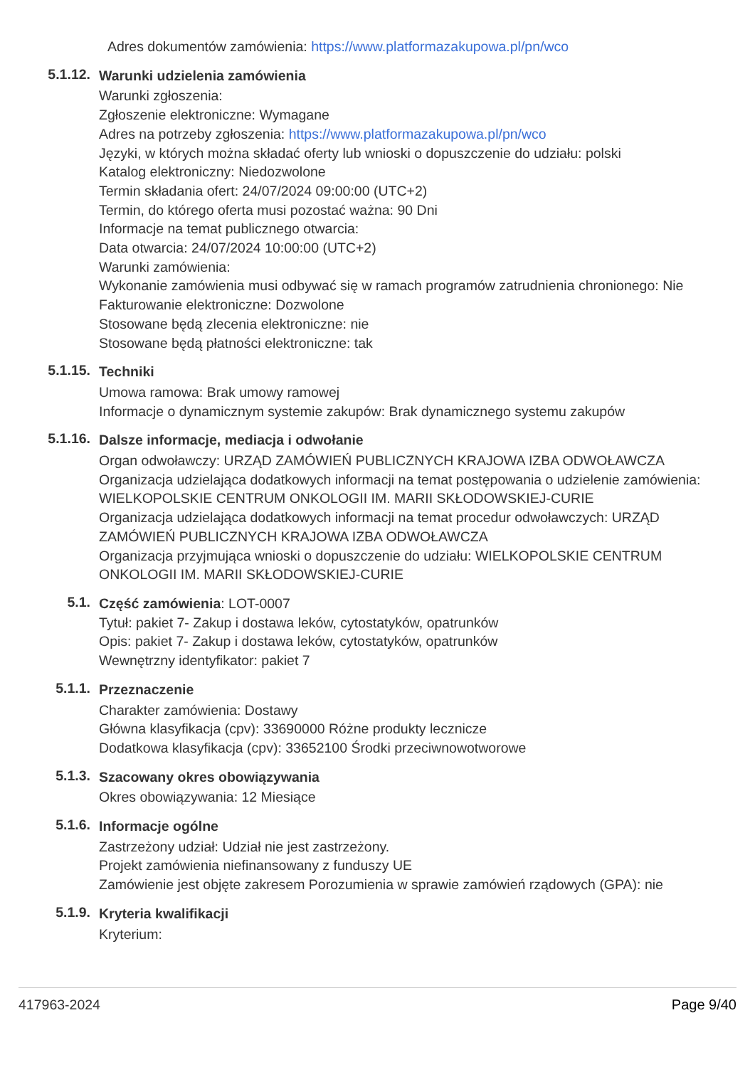Adres dokumentów zamówienia: https://www.platformazakupowa.pl/pn/wco
5.1.12.
Warunki udzielenia zamówienia
Warunki zgłoszenia:
Zgłoszenie elektroniczne: Wymagane
Adres na potrzeby zgłoszenia: https://www.platformazakupowa.pl/pn/wco
Języki, w których można składać oferty lub wnioski o dopuszczenie do udziału: polski
Katalog elektroniczny: Niedozwolone
Termin składania ofert: 24/07/2024 09:00:00 (UTC+2)
Termin, do którego oferta musi pozostać ważna: 90 Dni
Informacje na temat publicznego otwarcia:
Data otwarcia: 24/07/2024 10:00:00 (UTC+2)
Warunki zamówienia:
Wykonanie zamówienia musi odbywać się w ramach programów zatrudnienia chronionego: Nie
Fakturowanie elektroniczne: Dozwolone
Stosowane będą zlecenia elektroniczne: nie
Stosowane będą płatności elektroniczne: tak
5.1.15.
Techniki
Umowa ramowa: Brak umowy ramowej
Informacje o dynamicznym systemie zakupów: Brak dynamicznego systemu zakupów
5.1.16.
Dalsze informacje, mediacja i odwołanie
Organ odwoławczy: URZĄD ZAMÓWIEŃ PUBLICZNYCH KRAJOWA IZBA ODWOŁAWCZA
Organizacja udzielająca dodatkowych informacji na temat postępowania o udzielenie zamówienia: WIELKOPOLSKIE CENTRUM ONKOLOGII IM. MARII SKŁODOWSKIEJ-CURIE
Organizacja udzielająca dodatkowych informacji na temat procedur odwoławczych: URZĄD ZAMÓWIEŃ PUBLICZNYCH KRAJOWA IZBA ODWOŁAWCZA
Organizacja przyjmująca wnioski o dopuszczenie do udziału: WIELKOPOLSKIE CENTRUM ONKOLOGII IM. MARII SKŁODOWSKIEJ-CURIE
5.1.
Część zamówienia: LOT-0007
Tytuł: pakiet 7- Zakup i dostawa leków, cytostatyków, opatrunków
Opis: pakiet 7- Zakup i dostawa leków, cytostatyków, opatrunków
Wewnętrzny identyfikator: pakiet 7
5.1.1.
Przeznaczenie
Charakter zamówienia: Dostawy
Główna klasyfikacja (cpv): 33690000 Różne produkty lecznicze
Dodatkowa klasyfikacja (cpv): 33652100 Środki przeciwnowotworowe
5.1.3.
Szacowany okres obowiązywania
Okres obowiązywania: 12 Miesiące
5.1.6.
Informacje ogólne
Zastrzeżony udział: Udział nie jest zastrzeżony.
Projekt zamówienia niefinansowany z funduszy UE
Zamówienie jest objęte zakresem Porozumienia w sprawie zamówień rządowych (GPA): nie
5.1.9.
Kryteria kwalifikacji
Kryterium:
417963-2024 Page 9/40